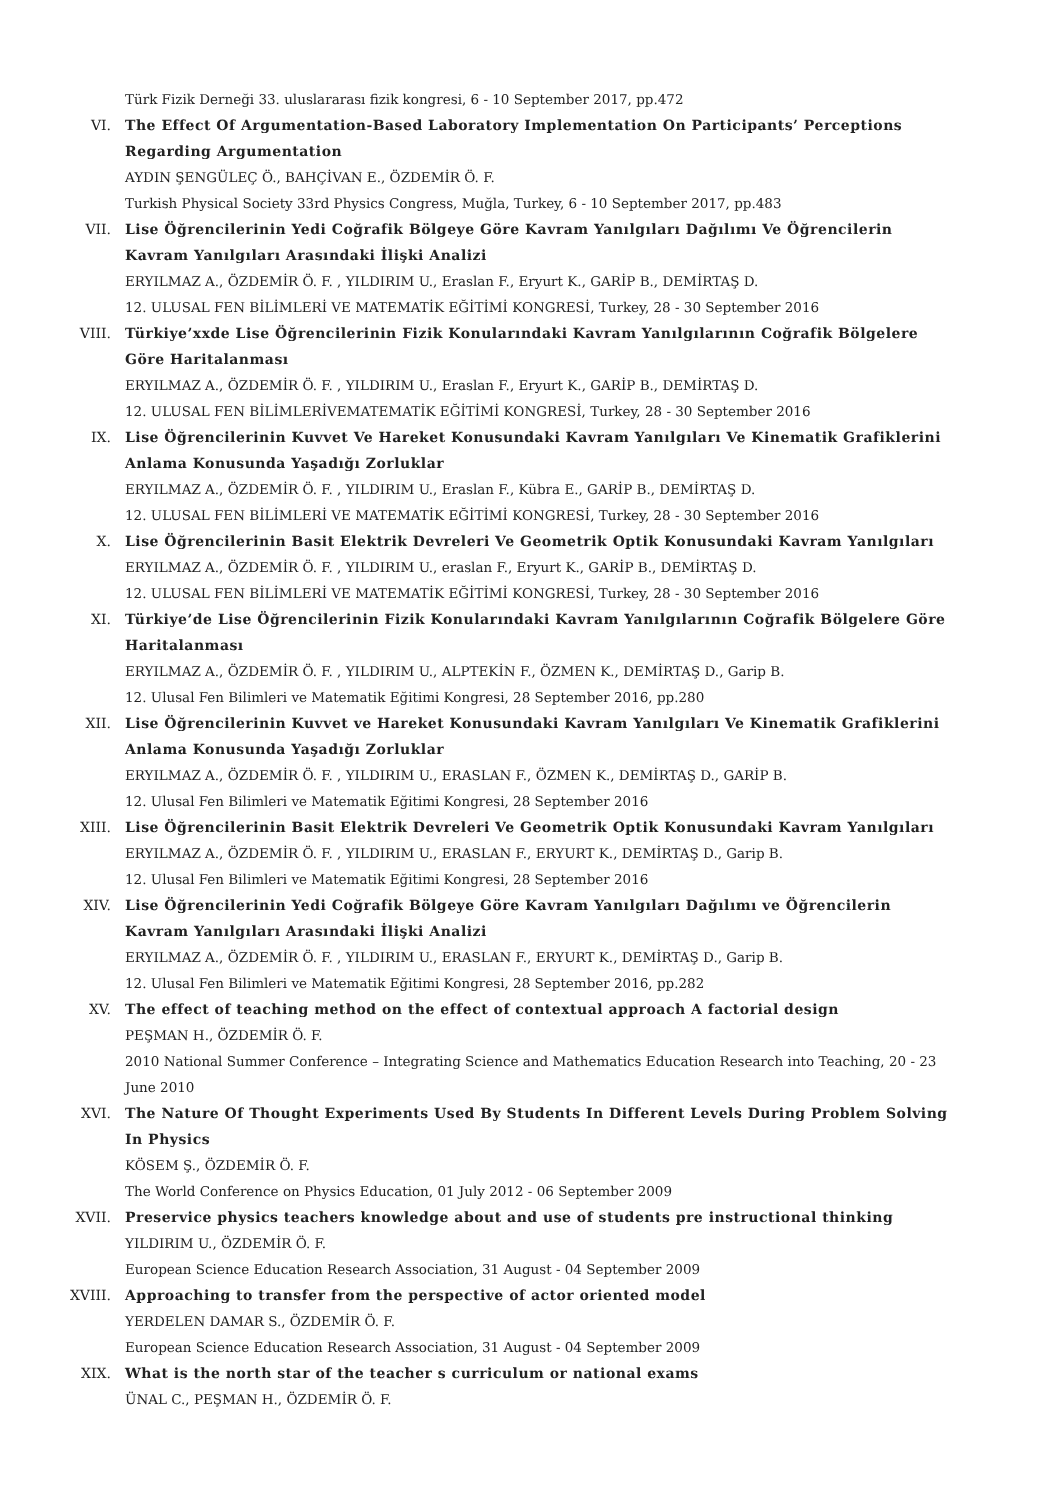Türk Fizik Derneği 33. uluslararası fizik kongresi, 6 - 10 September 2017, pp.472
VI. The Effect Of Argumentation-Based Laboratory Implementation On Participants’ Perceptions Regarding Argumentation
AYDIN ŞENGÜLEÇ Ö., BAHÇİVAN E., ÖZDEMİR Ö. F.
Turkish Physical Society 33rd Physics Congress, Muğla, Turkey, 6 - 10 September 2017, pp.483
VII. Lise Öğrencilerinin Yedi Coğrafik Bölgeye Göre Kavram Yanılgıları Dağılımı Ve Öğrencilerin Kavram Yanılgıları Arasındaki İlişki Analizi
ERYILMAZ A., ÖZDEMİR Ö. F. , YILDIRIM U., Eraslan F., Eryurt K., GARİP B., DEMİRTAŞ D.
12. ULUSAL FEN BİLİMLERİ VE MATEMATİK EĞİTİMİ KONGRESİ, Turkey, 28 - 30 September 2016
VIII. Türkiye’xxde Lise Öğrencilerinin Fizik Konularındaki Kavram Yanılgılarının Coğrafik Bölgelere Göre Haritalanması
ERYILMAZ A., ÖZDEMİR Ö. F. , YILDIRIM U., Eraslan F., Eryurt K., GARİP B., DEMİRTAŞ D.
12. ULUSAL FEN BİLİMLERİVEMATEMATİK EĞİTİMİ KONGRESİ, Turkey, 28 - 30 September 2016
IX. Lise Öğrencilerinin Kuvvet Ve Hareket Konusundaki Kavram Yanılgıları Ve Kinematik Grafiklerini Anlama Konusunda Yaşadığı Zorluklar
ERYILMAZ A., ÖZDEMİR Ö. F. , YILDIRIM U., Eraslan F., Kübra E., GARİP B., DEMİRTAŞ D.
12. ULUSAL FEN BİLİMLERİ VE MATEMATİK EĞİTİMİ KONGRESİ, Turkey, 28 - 30 September 2016
X. Lise Öğrencilerinin Basit Elektrik Devreleri Ve Geometrik Optik Konusundaki Kavram Yanılgıları
ERYILMAZ A., ÖZDEMİR Ö. F. , YILDIRIM U., eraslan F., Eryurt K., GARİP B., DEMİRTAŞ D.
12. ULUSAL FEN BİLİMLERİ VE MATEMATİK EĞİTİMİ KONGRESİ, Turkey, 28 - 30 September 2016
XI. Türkiye’de Lise Öğrencilerinin Fizik Konularındaki Kavram Yanılgılarının Coğrafik Bölgelere Göre Haritalanması
ERYILMAZ A., ÖZDEMİR Ö. F. , YILDIRIM U., ALPTEKİN F., ÖZMEN K., DEMİRTAŞ D., Garip B.
12. Ulusal Fen Bilimleri ve Matematik Eğitimi Kongresi, 28 September 2016, pp.280
XII. Lise Öğrencilerinin Kuvvet ve Hareket Konusundaki Kavram Yanılgıları Ve Kinematik Grafiklerini Anlama Konusunda Yaşadığı Zorluklar
ERYILMAZ A., ÖZDEMİR Ö. F. , YILDIRIM U., ERASLAN F., ÖZMEN K., DEMİRTAŞ D., GARİP B.
12. Ulusal Fen Bilimleri ve Matematik Eğitimi Kongresi, 28 September 2016
XIII. Lise Öğrencilerinin Basit Elektrik Devreleri Ve Geometrik Optik Konusundaki Kavram Yanılgıları
ERYILMAZ A., ÖZDEMİR Ö. F. , YILDIRIM U., ERASLAN F., ERYURT K., DEMİRTAŞ D., Garip B.
12. Ulusal Fen Bilimleri ve Matematik Eğitimi Kongresi, 28 September 2016
XIV. Lise Öğrencilerinin Yedi Coğrafik Bölgeye Göre Kavram Yanılgıları Dağılımı ve Öğrencilerin Kavram Yanılgıları Arasındaki İlişki Analizi
ERYILMAZ A., ÖZDEMİR Ö. F. , YILDIRIM U., ERASLAN F., ERYURT K., DEMİRTAŞ D., Garip B.
12. Ulusal Fen Bilimleri ve Matematik Eğitimi Kongresi, 28 September 2016, pp.282
XV. The effect of teaching method on the effect of contextual approach A factorial design
PEŞMAN H., ÖZDEMİR Ö. F.
2010 National Summer Conference – Integrating Science and Mathematics Education Research into Teaching, 20 - 23 June 2010
XVI. The Nature Of Thought Experiments Used By Students In Different Levels During Problem Solving In Physics
KÖSEM Ş., ÖZDEMİR Ö. F.
The World Conference on Physics Education, 01 July 2012 - 06 September 2009
XVII. Preservice physics teachers knowledge about and use of students pre instructional thinking
YILDIRIM U., ÖZDEMİR Ö. F.
European Science Education Research Association, 31 August - 04 September 2009
XVIII. Approaching to transfer from the perspective of actor oriented model
YERDELEN DAMAR S., ÖZDEMİR Ö. F.
European Science Education Research Association, 31 August - 04 September 2009
XIX. What is the north star of the teacher s curriculum or national exams
ÜNAL C., PEŞMAN H., ÖZDEMİR Ö. F.